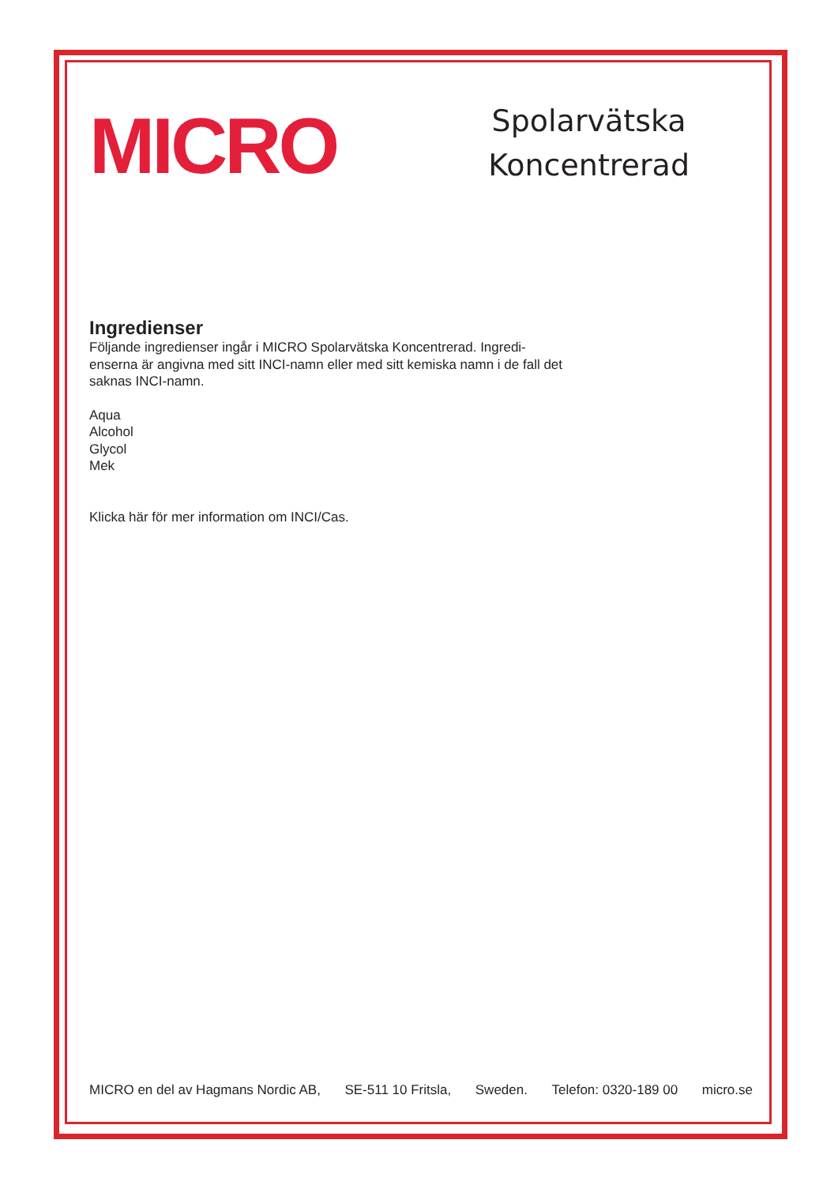MICRO
Spolarvätska
Koncentrerad
Ingredienser
Följande ingredienser ingår i MICRO Spolarvätska Koncentrerad. Ingredi-enserna är angivna med sitt INCI-namn eller med sitt kemiska namn i de fall det saknas INCI-namn.
Aqua
Alcohol
Glycol
Mek
Klicka här för mer information om INCI/Cas.
MICRO en del av Hagmans Nordic AB, SE-511 10 Fritsla, Sweden. Telefon: 0320-189 00 micro.se